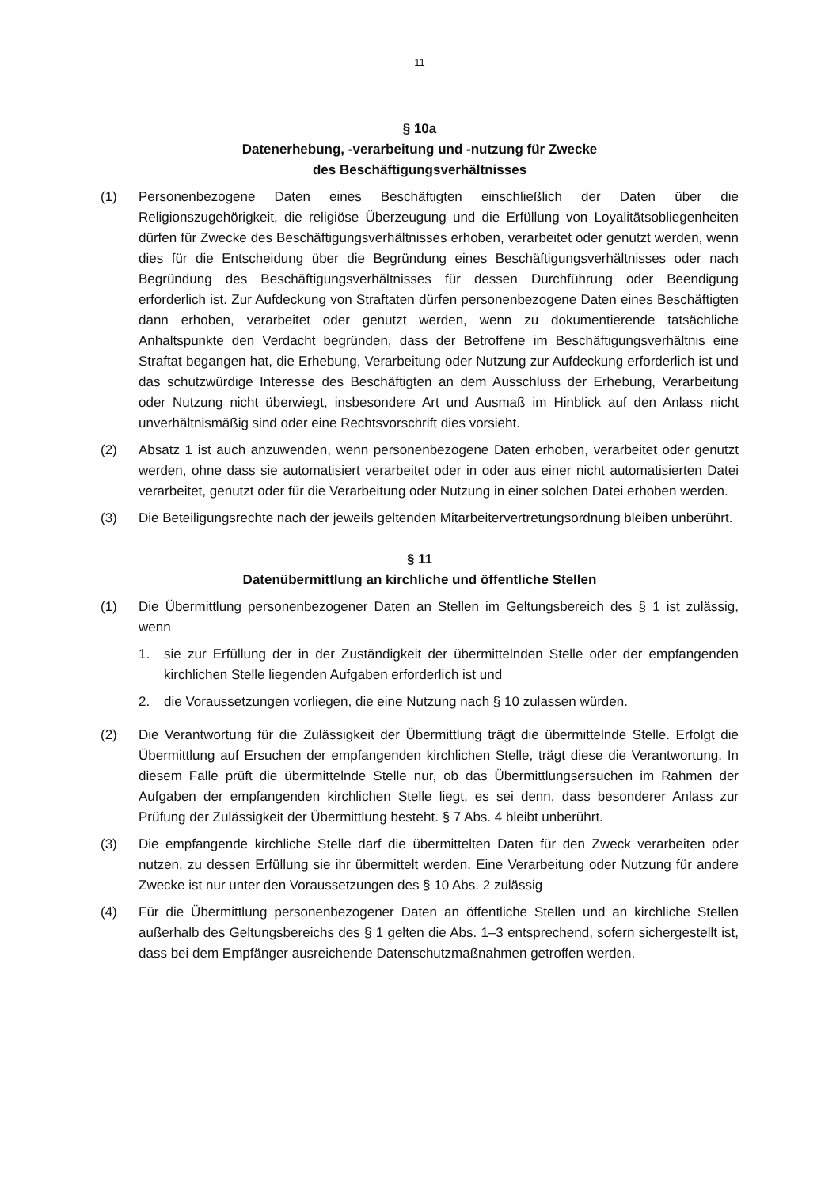11
§ 10a
Datenerhebung, -verarbeitung und -nutzung für Zwecke
des Beschäftigungsverhältnisses
(1) Personenbezogene Daten eines Beschäftigten einschließlich der Daten über die Religionszugehörigkeit, die religiöse Überzeugung und die Erfüllung von Loyalitätsobliegenheiten dürfen für Zwecke des Beschäftigungsverhältnisses erhoben, verarbeitet oder genutzt werden, wenn dies für die Entscheidung über die Begründung eines Beschäftigungsverhältnisses oder nach Begründung des Beschäftigungsverhältnisses für dessen Durchführung oder Beendigung erforderlich ist. Zur Aufdeckung von Straftaten dürfen personenbezogene Daten eines Beschäftigten dann erhoben, verarbeitet oder genutzt werden, wenn zu dokumentierende tatsächliche Anhaltspunkte den Verdacht begründen, dass der Betroffene im Beschäftigungsverhältnis eine Straftat begangen hat, die Erhebung, Verarbeitung oder Nutzung zur Aufdeckung erforderlich ist und das schutzwürdige Interesse des Beschäftigten an dem Ausschluss der Erhebung, Verarbeitung oder Nutzung nicht überwiegt, insbesondere Art und Ausmaß im Hinblick auf den Anlass nicht unverhältnismäßig sind oder eine Rechtsvorschrift dies vorsieht.
(2) Absatz 1 ist auch anzuwenden, wenn personenbezogene Daten erhoben, verarbeitet oder genutzt werden, ohne dass sie automatisiert verarbeitet oder in oder aus einer nicht automatisierten Datei verarbeitet, genutzt oder für die Verarbeitung oder Nutzung in einer solchen Datei erhoben werden.
(3) Die Beteiligungsrechte nach der jeweils geltenden Mitarbeitervertretungsordnung bleiben unberührt.
§ 11
Datenübermittlung an kirchliche und öffentliche Stellen
(1) Die Übermittlung personenbezogener Daten an Stellen im Geltungsbereich des § 1 ist zulässig, wenn
1. sie zur Erfüllung der in der Zuständigkeit der übermittelnden Stelle oder der empfangenden kirchlichen Stelle liegenden Aufgaben erforderlich ist und
2. die Voraussetzungen vorliegen, die eine Nutzung nach § 10 zulassen würden.
(2) Die Verantwortung für die Zulässigkeit der Übermittlung trägt die übermittelnde Stelle. Erfolgt die Übermittlung auf Ersuchen der empfangenden kirchlichen Stelle, trägt diese die Verantwortung. In diesem Falle prüft die übermittelnde Stelle nur, ob das Übermittlungsersuchen im Rahmen der Aufgaben der empfangenden kirchlichen Stelle liegt, es sei denn, dass besonderer Anlass zur Prüfung der Zulässigkeit der Übermittlung besteht. § 7 Abs. 4 bleibt unberührt.
(3) Die empfangende kirchliche Stelle darf die übermittelten Daten für den Zweck verarbeiten oder nutzen, zu dessen Erfüllung sie ihr übermittelt werden. Eine Verarbeitung oder Nutzung für andere Zwecke ist nur unter den Voraussetzungen des § 10 Abs. 2 zulässig
(4) Für die Übermittlung personenbezogener Daten an öffentliche Stellen und an kirchliche Stellen außerhalb des Geltungsbereichs des § 1 gelten die Abs. 1–3 entsprechend, sofern sichergestellt ist, dass bei dem Empfänger ausreichende Datenschutzmaßnahmen getroffen werden.